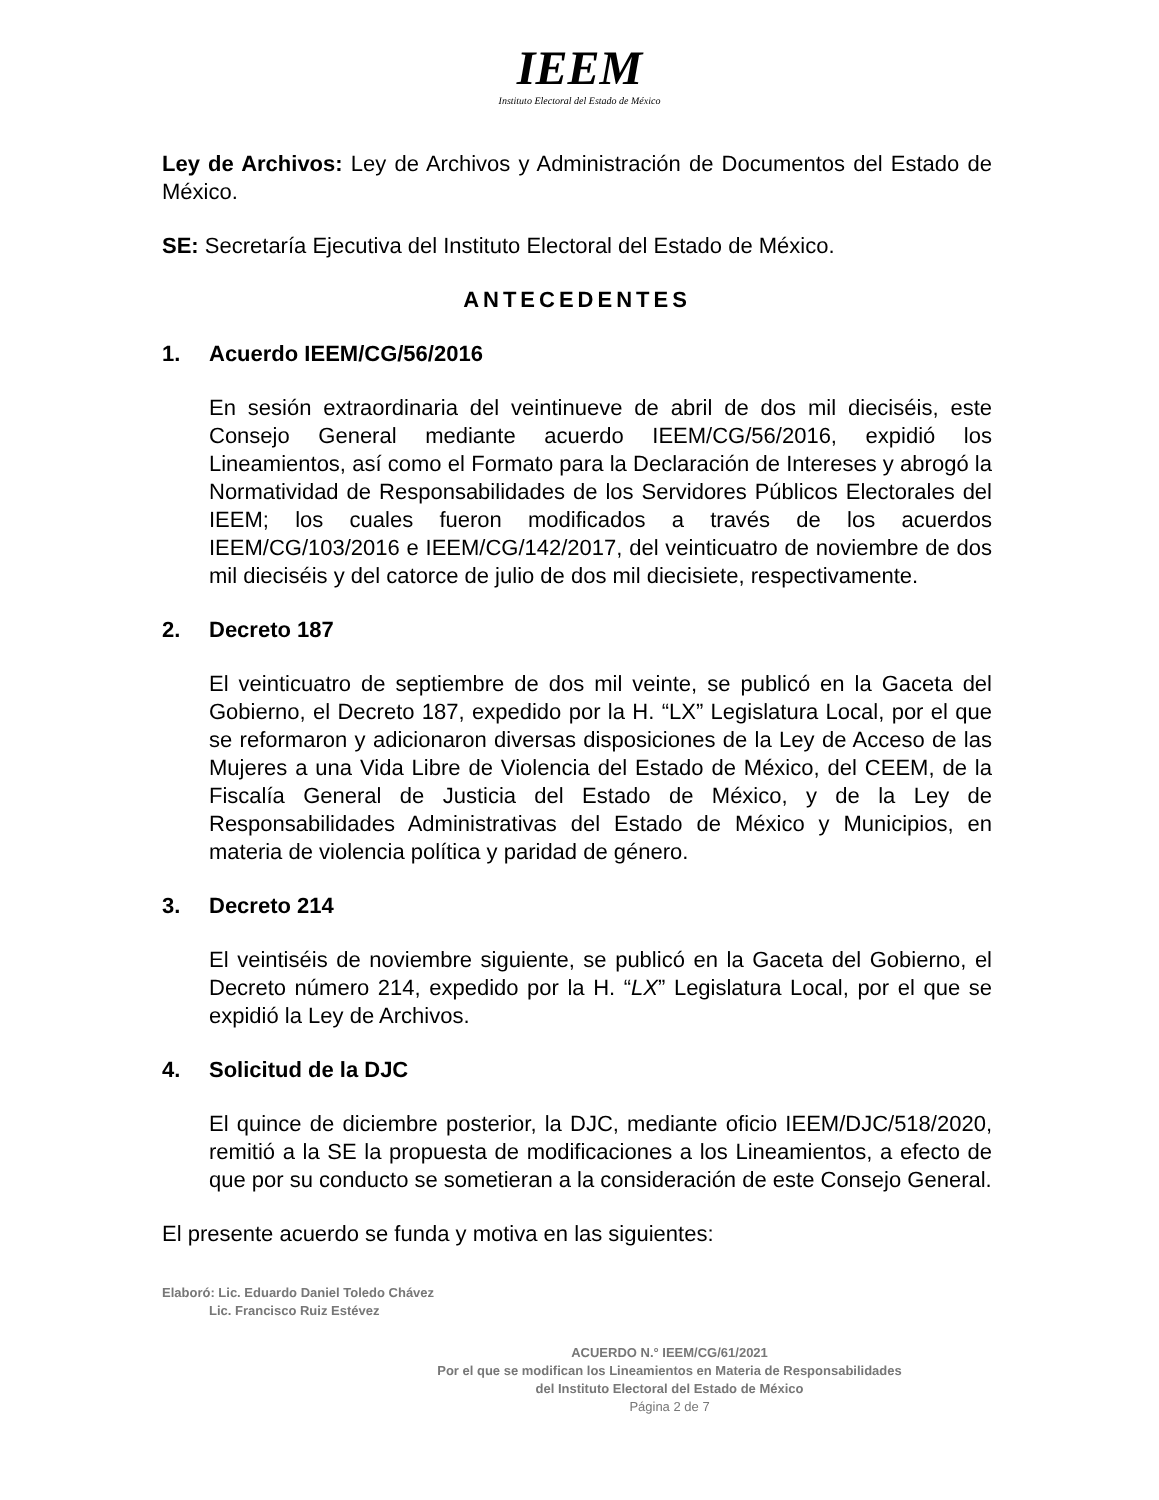IEEM
Instituto Electoral del Estado de México
Ley de Archivos: Ley de Archivos y Administración de Documentos del Estado de México.
SE: Secretaría Ejecutiva del Instituto Electoral del Estado de México.
ANTECEDENTES
1. Acuerdo IEEM/CG/56/2016
En sesión extraordinaria del veintinueve de abril de dos mil dieciséis, este Consejo General mediante acuerdo IEEM/CG/56/2016, expidió los Lineamientos, así como el Formato para la Declaración de Intereses y abrogó la Normatividad de Responsabilidades de los Servidores Públicos Electorales del IEEM; los cuales fueron modificados a través de los acuerdos IEEM/CG/103/2016 e IEEM/CG/142/2017, del veinticuatro de noviembre de dos mil dieciséis y del catorce de julio de dos mil diecisiete, respectivamente.
2. Decreto 187
El veinticuatro de septiembre de dos mil veinte, se publicó en la Gaceta del Gobierno, el Decreto 187, expedido por la H. “LX” Legislatura Local, por el que se reformaron y adicionaron diversas disposiciones de la Ley de Acceso de las Mujeres a una Vida Libre de Violencia del Estado de México, del CEEM, de la Fiscalía General de Justicia del Estado de México, y de la Ley de Responsabilidades Administrativas del Estado de México y Municipios, en materia de violencia política y paridad de género.
3. Decreto 214
El veintiséis de noviembre siguiente, se publicó en la Gaceta del Gobierno, el Decreto número 214, expedido por la H. “LX” Legislatura Local, por el que se expidió la Ley de Archivos.
4. Solicitud de la DJC
El quince de diciembre posterior, la DJC, mediante oficio IEEM/DJC/518/2020, remitió a la SE la propuesta de modificaciones a los Lineamientos, a efecto de que por su conducto se sometieran a la consideración de este Consejo General.
El presente acuerdo se funda y motiva en las siguientes:
Elaboró: Lic. Eduardo Daniel Toledo Chávez
Lic. Francisco Ruiz Estévez
ACUERDO N.° IEEM/CG/61/2021
Por el que se modifican los Lineamientos en Materia de Responsabilidades
del Instituto Electoral del Estado de México
Página 2 de 7